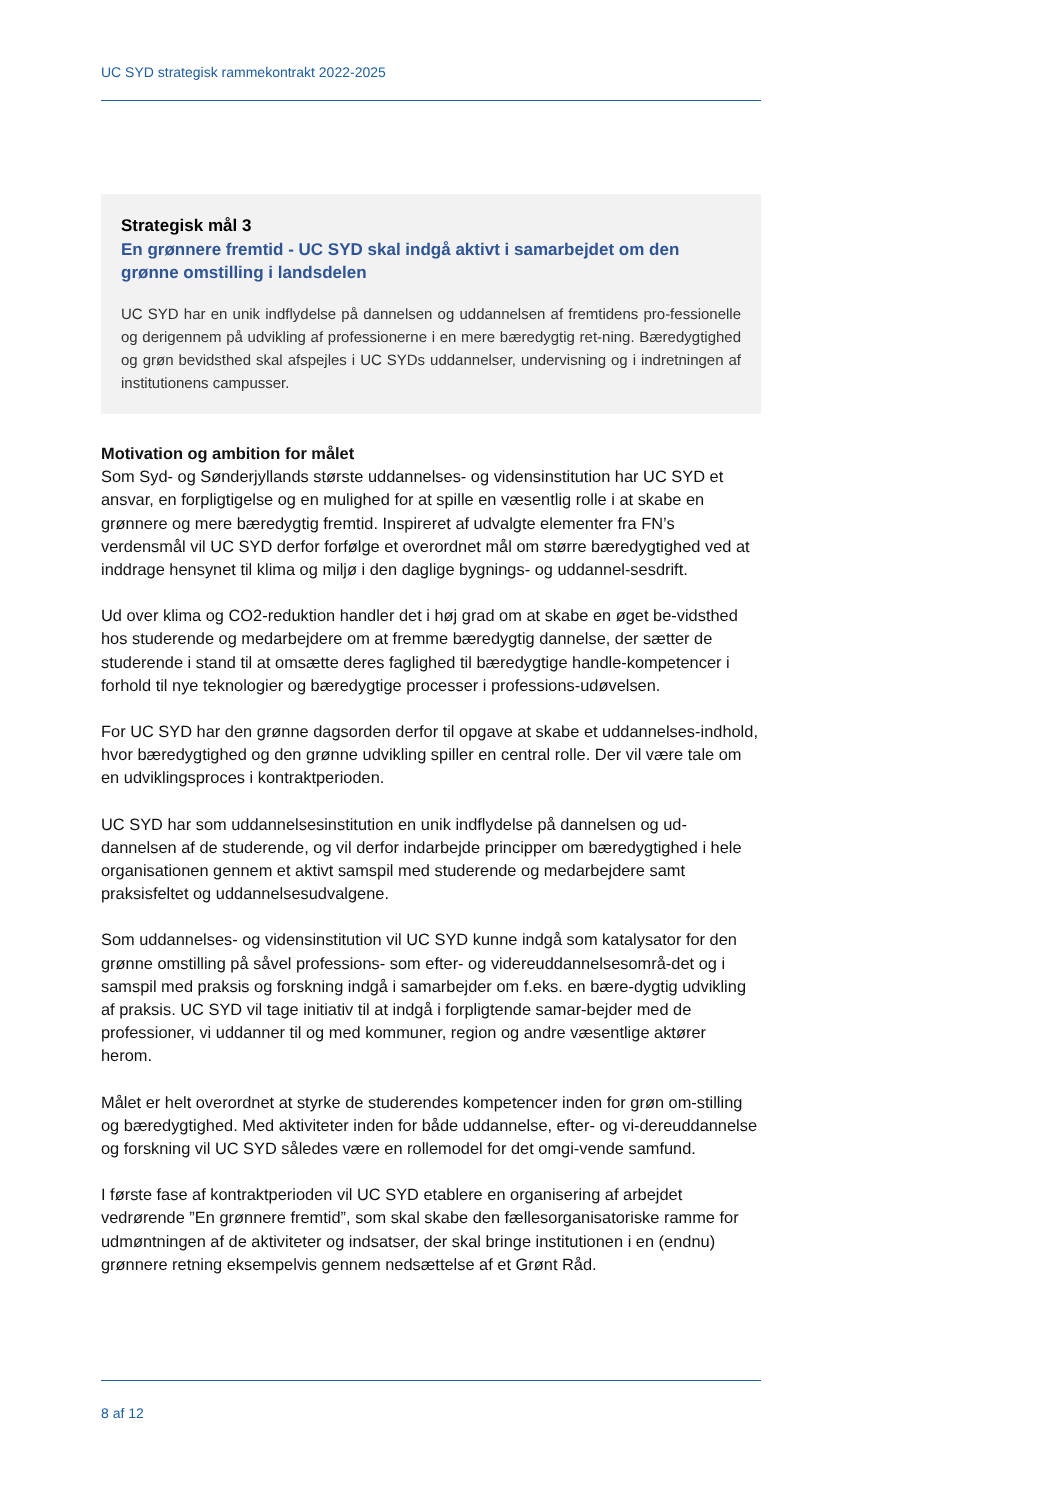UC SYD strategisk rammekontrakt 2022-2025
Strategisk mål 3
En grønnere fremtid - UC SYD skal indgå aktivt i samarbejdet om den grønne omstilling i landsdelen
UC SYD har en unik indflydelse på dannelsen og uddannelsen af fremtidens pro-fessionelle og derigennem på udvikling af professionerne i en mere bæredygtig ret-ning. Bæredygtighed og grøn bevidsthed skal afspejles i UC SYDs uddannelser, undervisning og i indretningen af institutionens campusser.
Motivation og ambition for målet
Som Syd- og Sønderjyllands største uddannelses- og vidensinstitution har UC SYD et ansvar, en forpligtigelse og en mulighed for at spille en væsentlig rolle i at skabe en grønnere og mere bæredygtig fremtid. Inspireret af udvalgte elementer fra FN’s verdensmål vil UC SYD derfor forfølge et overordnet mål om større bæredygtighed ved at inddrage hensynet til klima og miljø i den daglige bygnings- og uddannel-sesdrift.
Ud over klima og CO2-reduktion handler det i høj grad om at skabe en øget be-vidsthed hos studerende og medarbejdere om at fremme bæredygtig dannelse, der sætter de studerende i stand til at omsætte deres faglighed til bæredygtige handle-kompetencer i forhold til nye teknologier og bæredygtige processer i professions-udøvelsen.
For UC SYD har den grønne dagsorden derfor til opgave at skabe et uddannelses-indhold, hvor bæredygtighed og den grønne udvikling spiller en central rolle. Der vil være tale om en udviklingsproces i kontraktperioden.
UC SYD har som uddannelsesinstitution en unik indflydelse på dannelsen og ud-dannelsen af de studerende, og vil derfor indarbejde principper om bæredygtighed i hele organisationen gennem et aktivt samspil med studerende og medarbejdere samt praksisfeltet og uddannelsesudvalgene.
Som uddannelses- og vidensinstitution vil UC SYD kunne indgå som katalysator for den grønne omstilling på såvel professions- som efter- og videreuddannelsesområ-det og i samspil med praksis og forskning indgå i samarbejder om f.eks. en bære-dygtig udvikling af praksis. UC SYD vil tage initiativ til at indgå i forpligtende samar-bejder med de professioner, vi uddanner til og med kommuner, region og andre væsentlige aktører herom.
Målet er helt overordnet at styrke de studerendes kompetencer inden for grøn om-stilling og bæredygtighed. Med aktiviteter inden for både uddannelse, efter- og vi-dereuddannelse og forskning vil UC SYD således være en rollemodel for det omgi-vende samfund.
I første fase af kontraktperioden vil UC SYD etablere en organisering af arbejdet vedrørende ”En grønnere fremtid”, som skal skabe den fællesorganisatoriske ramme for udmøntningen af de aktiviteter og indsatser, der skal bringe institutionen i en (endnu) grønnere retning eksempelvis gennem nedsættelse af et Grønt Råd.
8 af 12